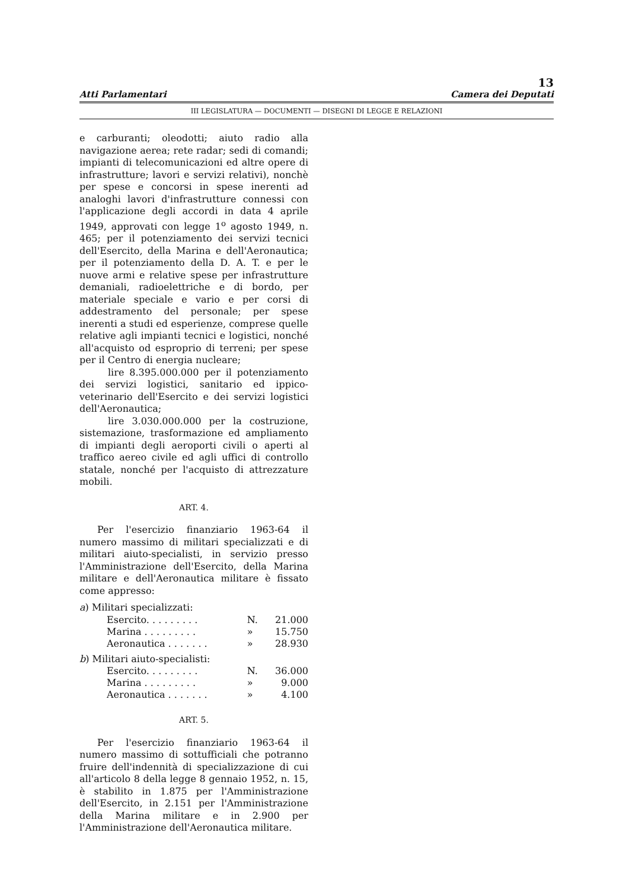13
Atti Parlamentari Camera dei Deputati
III LEGISLATURA — DOCUMENTI — DISEGNI DI LEGGE E RELAZIONI
e carburanti; oleodotti; aiuto radio alla navigazione aerea; rete radar; sedi di comandi; impianti di telecomunicazioni ed altre opere di infrastrutture; lavori e servizi relativi), nonchè per spese e concorsi in spese inerenti ad analoghi lavori d'infrastrutture connessi con l'applicazione degli accordi in data 4 aprile 1949, approvati con legge 1<sup>o</sup> agosto 1949, n. 465; per il potenziamento dei servizi tecnici dell'Esercito, della Marina e dell'Aeronautica; per il potenziamento della D. A. T. e per le nuove armi e relative spese per infrastrutture demaniali, radioelettriche e di bordo, per materiale speciale e vario e per corsi di addestramento del personale; per spese inerenti a studi ed esperienze, comprese quelle relative agli impianti tecnici e logistici, nonché all'acquisto od esproprio di terreni; per spese per il Centro di energia nucleare;
lire 8.395.000.000 per il potenziamento dei servizi logistici, sanitario ed ippico-veterinario dell'Esercito e dei servizi logistici dell'Aeronautica;
lire 3.030.000.000 per la costruzione, sistemazione, trasformazione ed ampliamento di impianti degli aeroporti civili o aperti al traffico aereo civile ed agli uffici di controllo statale, nonché per l'acquisto di attrezzature mobili.
ART. 4.
Per l'esercizio finanziario 1963-64 il numero massimo di militari specializzati e di militari aiuto-specialisti, in servizio presso l'Amministrazione dell'Esercito, della Marina militare e dell'Aeronautica militare è fissato come appresso:
a) Militari specializzati:
| Esercito. . . . . . . . . | N. | 21.000 |
| Marina . . . . . . . . . | » | 15.750 |
| Aeronautica . . . . . . . | » | 28.930 |
b) Militari aiuto-specialisti:
| Esercito. . . . . . . . . | N. | 36.000 |
| Marina . . . . . . . . . | » | 9.000 |
| Aeronautica . . . . . . . | » | 4.100 |
ART. 5.
Per l'esercizio finanziario 1963-64 il numero massimo di sottufficiali che potranno fruire dell'indennità di specializzazione di cui all'articolo 8 della legge 8 gennaio 1952, n. 15, è stabilito in 1.875 per l'Amministrazione dell'Esercito, in 2.151 per l'Amministrazione della Marina militare e in 2.900 per l'Amministrazione dell'Aeronautica militare.